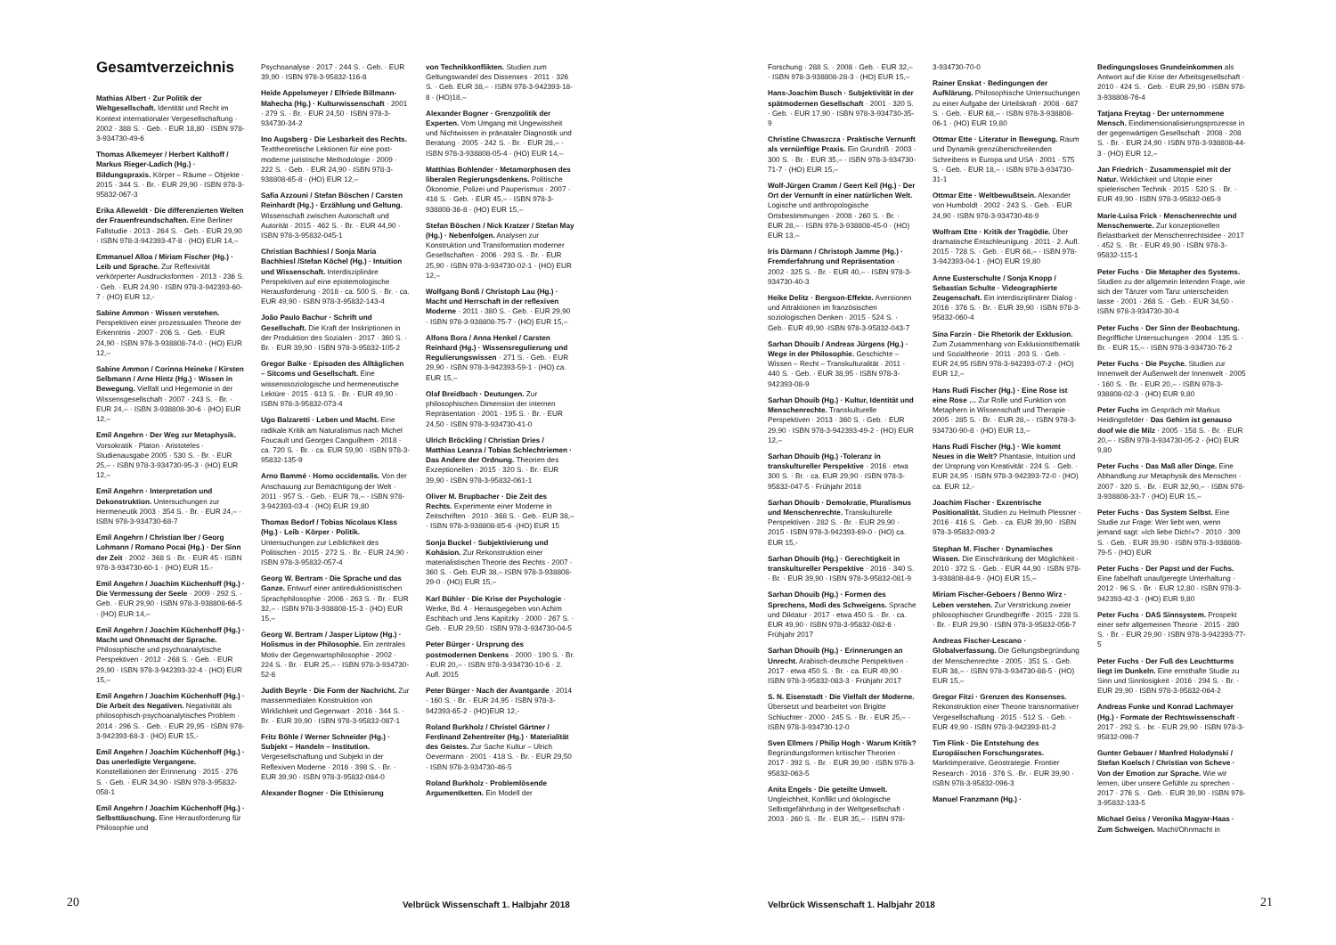Gesamtverzeichnis
Mathias Albert · Zur Politik der Weltgesellschaft. Identität und Recht im Kontext internationaler Vergesellschaftung · 2002 · 388 S. · Geb. · EUR 18,80 · ISBN 978-3-934730-49-6
Thomas Alkemeyer / Herbert Kalthoff / Markus Rieger-Ladich (Hg.) · Bildungspraxis. Körper – Räume – Objekte · 2015 · 344 S. · Br. · EUR 29,90 · ISBN 978-3-95832-067-3
Erika Alleweldt · Die differenzierten Welten der Frauenfreundschaften. Eine Berliner Fallstudie · 2013 · 264 S. · Geb. · EUR 29,90 · ISBN 978-3-942393-47-8 · (HO) EUR 14,–
Emmanuel Alloa / Miriam Fischer (Hg.) · Leib und Sprache. Zur Reflexivität verkörperter Ausdrucksformen · 2013 · 236 S. · Geb. · EUR 24,90 · ISBN 978-3-942393-60-7 · (HO) EUR 12,-
Sabine Ammon · Wissen verstehen. Perspektiven einer prozessualen Theorie der Erkenntnis · 2007 · 206 S. · Geb. · EUR 24,90 · ISBN 978-3-938808-74-0 · (HO) EUR 12,–
Sabine Ammon / Corinna Heineke / Kirsten Selbmann / Arne Hintz (Hg.) · Wissen in Bewegung. Vielfalt und Hegemonie in der Wissensgesellschaft · 2007 · 243 S. · Br. · EUR 24,– · ISBN 3-938808-30-6 · (HO) EUR 12,–
Emil Angehrn · Der Weg zur Metaphysik. Vorsokratik · Platon · Aristoteles · Studienausgabe 2005 · 530 S. · Br. · EUR 25,– · ISBN 978-3-934730-95-3 · (HO) EUR 12,–
Emil Angehrn · Interpretation und Dekonstruktion. Untersuchungen zur Hermeneutik 2003 · 354 S. · Br. · EUR 24,– · ISBN 978-3-934730-68-7
Emil Angehrn / Christian Iber / Georg Lohmann / Romano Pocai (Hg.) · Der Sinn der Zeit · 2002 · 368 S · Br. · EUR 45 · ISBN 978-3-934730-60-1 · (HO) EUR 15.-
Emil Angehrn / Joachim Küchenhoff (Hg.) · Die Vermessung der Seele · 2009 · 292 S. · Geb. · EUR 29,90 · ISBN 978-3-938808-66-5 · (HO) EUR 14,–
Emil Angehrn / Joachim Küchenhoff (Hg.) · Macht und Ohnmacht der Sprache. Philosophische und psychoanalytische Perspektiven · 2012 · 268 S. · Geb. · EUR 29,90 · ISBN 978-3-942393-32-4 · (HO) EUR 15,–
Emil Angehrn / Joachim Küchenhoff (Hg.) · Die Arbeit des Negativen. Negativität als philosophisch-psychoanalytisches Problem · 2014 · 296 S. · Geb. · EUR 29,95 · ISBN 978-3-942393-68-3 · (HO) EUR 15,-
Emil Angehrn / Joachim Küchenhoff (Hg.) · Das unerledigte Vergangene. Konstellationen der Erinnerung · 2015 · 276 S. · Geb. · EUR 34,90 · ISBN 978-3-95832-058-1
Emil Angehrn / Joachim Küchenhoff (Hg.) · Selbsttäuschung. Eine Herausforderung für Philosophie und
Psychoanalyse · 2017 · 244 S. · Geb. · EUR 39,90 · ISBN 978-3-95832-116-8
Heide Appelsmeyer / Elfriede Billmann-Mahecha (Hg.) · Kulturwissenschaft · 2001 · 279 S. · Br. · EUR 24,50 · ISBN 978-3-934730-34-2
Ino Augsberg · Die Lesbarkeit des Rechts. Texttheoretische Lektionen für eine post-moderne juristische Methodologie · 2009 · 222 S. · Geb. · EUR 24,90 · ISBN 978-3-938808-65-8 · (HO) EUR 12,–
Safia Azzouni / Stefan Böschen / Carsten Reinhardt (Hg.) · Erzählung und Geltung. Wissenschaft zwischen Autorschaft und Autorität · 2015 · 462 S. · Br. · EUR 44,90 · ISBN 978-3-95832-045-1
Christian Bachhiesl / Sonja Maria Bachhiesl /Stefan Köchel (Hg.) · Intuition und Wissenschaft. Interdisziplinäre Perspektiven auf eine epistemologische Herausforderung · 2018 · ca. 500 S. · Br. · ca. EUR 49,90 · ISBN 978-3-95832-143-4
João Paulo Bachur · Schrift und Gesellschaft. Die Kraft der Inskriptionen in der Produktion des Sozialen · 2017 · 360 S. · Br. · EUR 39,90 · ISBN 978-3-95832-105-2
Gregor Balke · Episoden des Alltäglichen – Sitcoms und Gesellschaft. Eine wissenssoziologische und hermeneutische Lektüre · 2015 · 613 S. · Br. · EUR 49,90 · ISBN 978-3-95832-073-4
Ugo Balzaretti · Leben und Macht. Eine radikale Kritik am Naturalismus nach Michel Foucault und Georges Canguilhem · 2018 · ca. 720 S. · Br. · ca. EUR 59,90 · ISBN 978-3-95832-135-9
Arno Bammé · Homo occidentalis. Von der Anschauung zur Bemächtigung der Welt · 2011 · 957 S. · Geb. · EUR 78,– · ISBN 978-3-942393-03-4 · (HO) EUR 19,80
Thomas Bedorf / Tobias Nicolaus Klass (Hg.) · Leib · Körper · Politik. Untersuchungen zur Leiblichkeit des Politischen · 2015 · 272 S. · Br. · EUR 24,90 · ISBN 978-3-95832-057-4
Georg W. Bertram · Die Sprache und das Ganze. Entwurf einer antireduktionistischen Sprachphilosophie · 2006 · 263 S. · Br. · EUR 32,– · ISBN 978-3-938808-15-3 · (HO) EUR 15,–
Georg W. Bertram / Jasper Liptow (Hg.) · Holismus in der Philosophie. Ein zentrales Motiv der Gegenwartsphilosophie · 2002 · 224 S. · Br. · EUR 25,– · ISBN 978-3-934730-52-6
Judith Beyrle · Die Form der Nachricht. Zur massenmedialen Konstruktion von Wirklichkeit und Gegenwart · 2016 · 344 S. · Br. · EUR 39,90 · ISBN 978-3-95832-087-1
Fritz Böhle / Werner Schneider (Hg.) · Subjekt – Handeln – Institution. Vergesellschaftung und Subjekt in der Reflexiven Moderne · 2016 · 398 S. · Br. · EUR 39,90 · ISBN 978-3-95832-084-0
Alexander Bogner · Die Ethisierung
von Technikkonflikten. Studien zum Geltungswandel des Dissenses · 2011 · 326 S. · Geb. EUR 38,– · ISBN 978-3-942393-18-8 · (HO)18,–
Alexander Bogner · Grenzpolitik der Experten. Vom Umgang mit Ungewissheit und Nichtwissen in pränataler Diagnostik und Beratung · 2005 · 242 S. · Br. · EUR 28,– · ISBN 978-3-938808-05-4 · (HO) EUR 14,–
Matthias Bohlender · Metamorphosen des liberalen Regierungsdenkens. Politische Ökonomie, Polizei und Pauperismus · 2007 · 416 S. · Geb. · EUR 45,– · ISBN 978-3-938808-36-8 · (HO) EUR 15,–
Stefan Böschen / Nick Kratzer / Stefan May (Hg.) · Nebenfolgen. Analysen zur Konstruktion und Transformation moderner Gesellschaften · 2006 · 293 S. · Br. · EUR 25,90 · ISBN 978-3-934730-02-1 · (HO) EUR 12,–
Wolfgang Bonß / Christoph Lau (Hg.) · Macht und Herrschaft in der reflexiven Moderne · 2011 · 380 S. · Geb. · EUR 29,90 · ISBN 978-3-938808-75-7 · (HO) EUR 15,–
Alfons Bora / Anna Henkel / Carsten Reinhard (Hg.) · Wissensregulierung und Regulierungswissen · 271 S. · Geb. · EUR 29,90 · ISBN 978-3-942393-59-1 · (HO) ca. EUR 15,–
Olaf Breidbach · Deutungen. Zur philosophischen Dimension der internen Repräsentation · 2001 · 195 S. · Br. · EUR 24,50 · ISBN 978-3-934730-41-0
Ulrich Bröckling / Christian Dries / Matthias Leanza / Tobias Schlechtriemen · Das Andere der Ordnung. Theorien des Exzeptionellen · 2015 · 320 S. · Br.· EUR 39,90 · ISBN 978-3-95832-061-1
Oliver M. Brupbacher · Die Zeit des Rechts. Experimente einer Moderne in Zeitschriften · 2010 · 368 S. · Geb.· EUR 38,– · ISBN 978-3-938808-85-6 ·(HO) EUR 15
Sonja Buckel · Subjektivierung und Kohäsion. Zur Rekonstruktion einer materialistischen Theorie des Rechts · 2007 · 360 S. · Geb. EUR 38,– ISBN 978-3-938808-29-0 · (HO) EUR 15,–
Karl Bühler · Die Krise der Psychologie · Werke, Bd. 4 · Herausgegeben von Achim Eschbach und Jens Kapitzky · 2000 · 267 S. · Geb. · EUR 29,50 · ISBN 978-3-934730-04-5
Peter Bürger · Ursprung des postmodernen Denkens · 2000 · 190 S. · Br. · EUR 20,– · ISBN 978-3-934730-10-6 · 2. Aufl. 2015
Peter Bürger · Nach der Avantgarde · 2014 · 160 S. · Br. · EUR 24,95 · ISBN 978-3-942393-65-2 · (HO)EUR 12,-
Roland Burkholz / Christel Gärtner / Ferdinand Zehentreiter (Hg.) · Materialität des Geistes. Zur Sache Kultur – Ulrich Oevermann · 2001 · 418 S. · Br. · EUR 29,50 · ISBN 978-3-934730-46-5
Roland Burkholz · Problemlösende Argumentketten. Ein Modell der
20
Velbrück Wissenschaft 1. Halbjahr 2018
Forschung · 288 S. · 2008 · Geb. · EUR 32,– · ISBN 978-3-938808-28-3 · (HO) EUR 15,–
Hans-Joachim Busch · Subjektivität in der spätmodernen Gesellschaft · 2001 · 320 S. · Geb. · EUR 17,90 · ISBN 978-3-934730-35-9
Christine Chwaszcza · Praktische Vernunft als vernünftige Praxis. Ein Grundriß · 2003 · 300 S. · Br. · EUR 35,– · ISBN 978-3-934730-71-7 · (HO) EUR 15,–
Wolf-Jürgen Cramm / Geert Keil (Hg.) · Der Ort der Vernunft in einer natürlichen Welt. Logische und anthropologische Ortsbestimmungen · 2008 · 260 S. · Br. · EUR 28,– · ISBN 978-3-938808-45-0 · (HO) EUR 13,–
Iris Därmann / Christoph Jamme (Hg.) · Fremderfahrung und Repräsentation · 2002 · 325 S. · Br. · EUR 40,– · ISBN 978-3-934730-40-3
Heike Delitz · Bergson-Effekte. Aversionen und Attraktionen im französischen soziologischen Denken · 2015 · 524 S. · Geb.· EUR 49,90 ·ISBN 978-3-95832-043-7
Sarhan Dhouib / Andreas Jürgens (Hg.) · Wege in der Philosophie. Geschichte – Wissen – Recht – Transkulturalität · 2011 · 440 S. · Geb. · EUR 38,95 · ISBN 978-3-942393-08-9
Sarhan Dhouib (Hg.) · Kultur, Identität und Menschenrechte. Transkulturelle Perspektiven · 2013 · 360 S. · Geb. · EUR 29,90 · ISBN 978-3-942393-49-2 · (HO) EUR 12,–
Sarhan Dhouib (Hg.) ·Toleranz in transkultureller Perspektive · 2016 · etwa 300 S. · Br. · ca. EUR 29,90 · ISBN 978-3-95832-047-5 · Frühjahr 2018
Sarhan Dhouib · Demokratie, Pluralismus und Menschenrechte. Transkulturelle Perspektiven · 282 S. · Br. · EUR 29,90 · 2015 · ISBN 978-3-942393-69-0 · (HO) ca. EUR 15,-
Sarhan Dhouib (Hg.) · Gerechtigkeit in transkultureller Perspektive · 2016 · 340 S. · Br. · EUR 39,90 · ISBN 978-3-95832-081-9
Sarhan Dhouib (Hg.) · Formen des Sprechens, Modi des Schweigens. Sprache und Diktatur · 2017 · etwa 450 S. · Br. · ca. EUR 49,90 · ISBN 978-3-95832-082-6 · Frühjahr 2017
Sarhan Dhouib (Hg.) · Erinnerungen an Unrecht. Arabisch-deutsche Perspektiven · 2017 · etwa 450 S. · Br. · ca. EUR 49,90 · ISBN 978-3-95832-083-3 · Frühjahr 2017
S. N. Eisenstadt · Die Vielfalt der Moderne. Übersetzt und bearbeitet von Brigitte Schluchter · 2000 · 245 S. · Br. · EUR 25,– · ISBN 978-3-934730-12-0
Sven Ellmers / Philip Hogh · Warum Kritik? Begründungsformen kritischer Theorien · 2017 · 392 S. · Br. · EUR 39,90 · ISBN 978-3-95832-063-5
Anita Engels · Die geteilte Umwelt. Ungleichheit, Konflikt und ökologische Selbstgefährdung in der Weltgesellschaft · 2003 · 260 S. · Br. · EUR 35,– · ISBN 978-
3-934730-70-0
Rainer Enskat · Bedingungen der Aufklärung. Philosophische Untersuchungen zu einer Aufgabe der Urteilskraft · 2008 · 687 S. · Geb. · EUR 68,– · ISBN 978-3-938808-06-1 · (HO) EUR 19,80
Ottmar Ette · Literatur in Bewegung. Raum und Dynamik grenzüberschreitenden Schreibens in Europa und USA · 2001 · 575 S. · Geb. · EUR 18,– · ISBN 978-3-934730-31-1
Ottmar Ette · Weltbewußtsein. Alexander von Humboldt · 2002 · 243 S. · Geb. · EUR 24,90 · ISBN 978-3-934730-48-9
Wolfram Ette · Kritik der Tragödie. Über dramatische Entschleunigung · 2011 · 2. Aufl. 2015 · 728 S. · Geb. · EUR 68,– · ISBN 978-3-942393-04-1 · (HO) EUR 19,80
Anne Eusterschulte / Sonja Knopp / Sebastian Schulte · Videographierte Zeugenschaft. Ein interdisziplinärer Dialog · 2016 · 376 S. · Br. · EUR 39,90 · ISBN 978-3-95832-060-4
Sina Farzin · Die Rhetorik der Exklusion. Zum Zusammenhang von Exklusionsthematik und Sozialtheorie · 2011 · 203 S. · Geb. · EUR 24,95 ISBN 978-3-942393-07-2 · (HO) EUR 12,–
Hans Rudi Fischer (Hg.) · Eine Rose ist eine Rose … Zur Rolle und Funktion von Metaphern in Wissenschaft und Therapie · 2005 · 285 S. · Br. · EUR 28,– · ISBN 978-3-934730-90-8 · (HO) EUR 13,–
Hans Rudi Fischer (Hg.) · Wie kommt Neues in die Welt? Phantasie, Intuition und der Ursprung von Kreativität · 224 S. · Geb. · EUR 24,95 · ISBN 978-3-942393-72-0 · (HO) ca. EUR 12,-
Joachim Fischer · Exzentrische Positionalität. Studien zu Helmuth Plessner · 2016 · 416 S. · Geb. · ca. EUR 39,90 · ISBN 978-3-95832-093-2
Stephan M. Fischer · Dynamisches Wissen. Die Einschränkung der Möglichkeit · 2010 · 372 S. · Geb. · EUR 44,90 · ISBN 978-3-938808-84-9 · (HO) EUR 15,–
Miriam Fischer-Geboers / Benno Wirz · Leben verstehen. Zur Verstrickung zweier philosophischer Grundbegriffe · 2015 · 228 S. · Br. · EUR 29,90 · ISBN 978-3-95832-056-7
Andreas Fischer-Lescano · Globalverfassung. Die Geltungsbegründung der Menschenrechte · 2005 · 351 S. · Geb. EUR 38,– · ISBN 978-3-934730-88-5 · (HO) EUR 15,–
Gregor Fitzi · Grenzen des Konsenses. Rekonstruktion einer Theorie transnormativer Vergesellschaftung · 2015 · 512 S. · Geb. · EUR 49,90 · ISBN 978-3-942393-81-2
Tim Flink · Die Entstehung des Europäischen Forschungsrates. Marktimperative. Geostrategie. Frontier Research · 2016 · 376 S. ·Br. · EUR 39,90 · ISBN 978-3-95832-096-3
Manuel Franzmann (Hg.) ·
Bedingungsloses Grundeinkommen als Antwort auf die Krise der Arbeitsgesellschaft · 2010 · 424 S. · Geb. · EUR 29,90 · ISBN 978-3-938808-76-4
Tatjana Freytag · Der unternommene Mensch. Eindimensionalisierungsprozesse in der gegenwärtigen Gesellschaft · 2008 · 208 S. · Br. · EUR 24,90 · ISBN 978-3-938808-44-3 · (HO) EUR 12,–
Jan Friedrich · Zusammenspiel mit der Natur. Wirklichkeit und Utopie einer spielerischen Technik · 2015 · 520 S. · Br. · EUR 49,90 · ISBN 978-3-95832-065-9
Marie-Luisa Frick · Menschenrechte und Menschenwerte. Zur konzeptionellen Belastbarkeit der Menschenrechtsidee · 2017 · 452 S. · Br. · EUR 49,90 · ISBN 978-3-95832-115-1
Peter Fuchs · Die Metapher des Systems. Studien zu der allgemein leitenden Frage, wie sich der Tänzer vom Tanz unterscheiden lasse · 2001 · 268 S. · Geb. · EUR 34,50 · ISBN 978-3-934730-30-4
Peter Fuchs · Der Sinn der Beobachtung. Begriffliche Untersuchungen · 2004 · 135 S. · Br. · EUR 15,– · ISBN 978-3-934730-76-2
Peter Fuchs · Die Psyche. Studien zur Innenwelt der Außenwelt der Innenwelt · 2005 · 160 S. · Br. · EUR 20,– · ISBN 978-3-938808-02-3 · (HO) EUR 9,80
Peter Fuchs im Gespräch mit Markus Heidingsfelder · Das Gehirn ist genauso doof wie die Milz · 2005 · 158 S. · Br. · EUR 20,– · ISBN 978-3-934730-05-2 · (HO) EUR 9,80
Peter Fuchs · Das Maß aller Dinge. Eine Abhandlung zur Metaphysik des Menschen · 2007 · 320 S. · Br. · EUR 32,90,– · ISBN 978-3-938808-33-7 · (HO) EUR 15,–
Peter Fuchs · Das System Selbst. Eine Studie zur Frage: Wer liebt wen, wenn jemand sagt: »Ich liebe Dich!«? · 2010 · 309 S. · Geb. · EUR 39,90 · ISBN 978-3-938808-79-5 · (HO) EUR
Peter Fuchs · Der Papst und der Fuchs. Eine fabelhaft unaufgeregte Unterhaltung · 2012 · 96 S. · Br. · EUR 12,80 · ISBN 978-3-942393-42-3 · (HO) EUR 9,80
Peter Fuchs · DAS Sinnsystem. Prospekt einer sehr allgemeinen Theorie · 2015 · 280 S. · Br. · EUR 29,90 · ISBN 978-3-942393-77-5
Peter Fuchs · Der Fuß des Leuchtturms liegt im Dunkeln. Eine ernsthafte Studie zu Sinn und Sinnlosigkeit · 2016 · 294 S. · Br. · EUR 29,90 · ISBN 978-3-95832-064-2
Andreas Funke und Konrad Lachmayer (Hg.) · Formate der Rechtswissenschaft · 2017 · 292 S. · br. · EUR 29,90 · ISBN 978-3-95832-098-7
Gunter Gebauer / Manfred Holodynski / Stefan Koelsch / Christian von Scheve · Von der Emotion zur Sprache. Wie wir lernen, über unsere Gefühle zu sprechen · 2017 · 276 S. · Geb. · EUR 39,90 · ISBN 978-3-95832-133-5
Michael Geiss / Veronika Magyar-Haas · Zum Schweigen. Macht/Ohnmacht in
Velbrück Wissenschaft 1. Halbjahr 2018
21